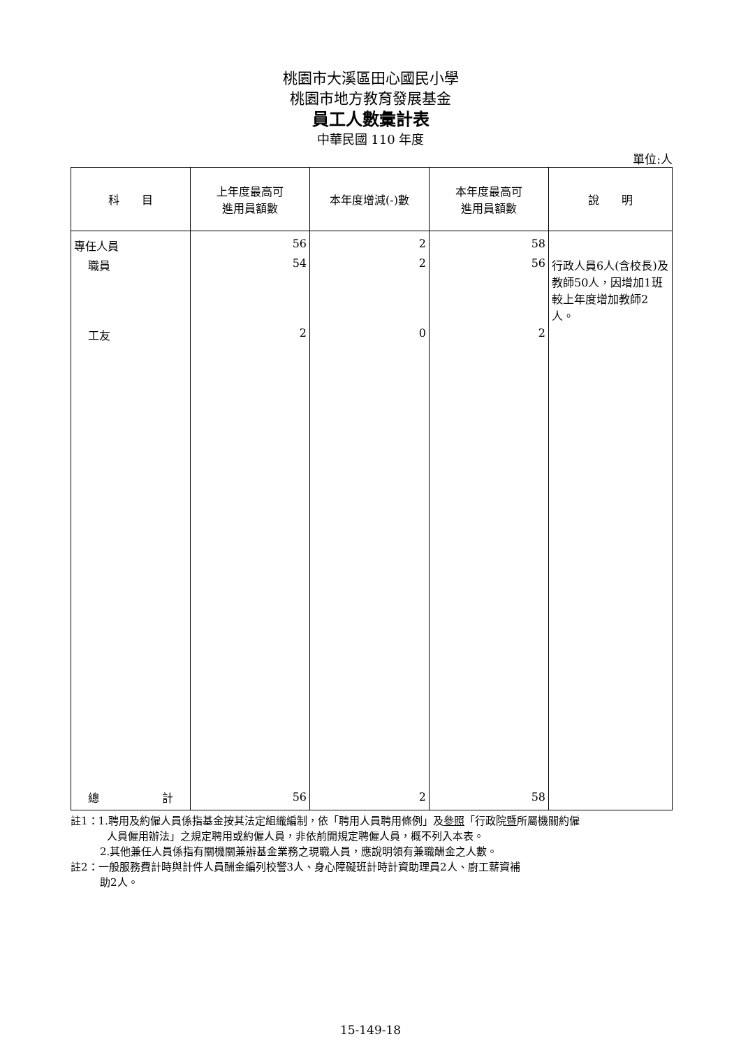桃園市大溪區田心國民小學
桃園市地方教育發展基金
員工人數彙計表
中華民國 110 年度
單位:人
| 科 目 | 上年度最高可 進用員額數 | 本年度增減(-)數 | 本年度最高可 進用員額數 | 說 明 |
| --- | --- | --- | --- | --- |
| 專任人員 | 56 | 2 | 58 | |
| 職員 | 54 | 2 | 56 | 行政人員6人(含校長)及教師50人，因增加1班較上年度增加教師2人。 |
| 工友 | 2 | 0 | 2 | |
| 總 計 | 56 | 2 | 58 | |
註1：1.聘用及約僱人員係指基金按其法定組織編制，依「聘用人員聘用條例」及參照「行政院暨所屬機關約僱
人員僱用辦法」之規定聘用或約僱人員，非依前開規定聘僱人員，概不列入本表。
2.其他兼任人員係指有關機關兼辦基金業務之現職人員，應說明領有兼職酬金之人數。
註2：一般服務費計時與計件人員酬金編列校警3人、身心障礙班計時計資助理員2人、廚工薪資補
助2人。
15-149-18